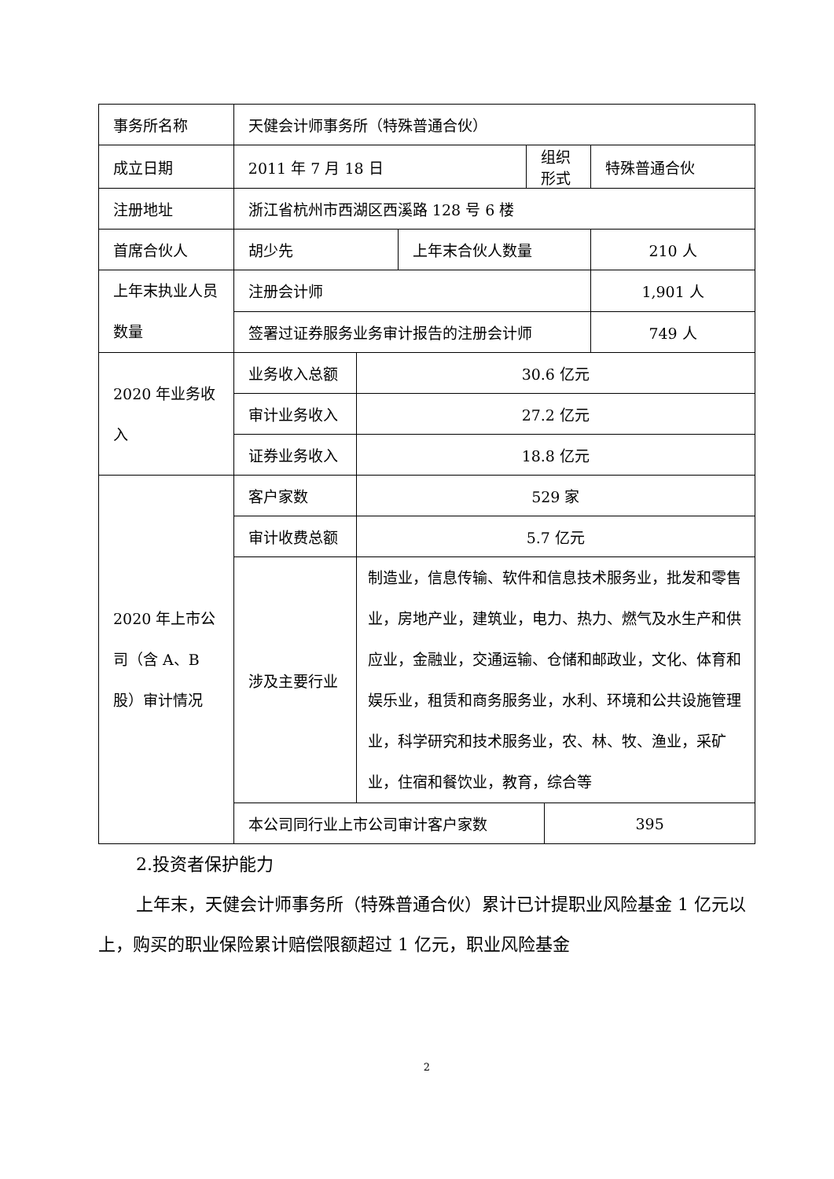| 事务所名称 | 天健会计师事务所（特殊普通合伙） | | | | | |
| 成立日期 | 2011 年 7 月 18 日 | | | 组织形式 | | 特殊普通合伙 |
| 注册地址 | 浙江省杭州市西湖区西溪路 128 号 6 楼 | | | | | |
| 首席合伙人 | 胡少先 | | 上年末合伙人数量 | | | 210 人 |
| 上年末执业人员数量 | 注册会计师 | | | | | 1,901 人 |
| | 签署过证券服务业务审计报告的注册会计师 | | | | | 749 人 |
| 2020 年业务收入 | 业务收入总额 | 30.6 亿元 | | | | |
| | 审计业务收入 | 27.2 亿元 | | | | |
| | 证券业务收入 | 18.8 亿元 | | | | |
| 2020 年上市公司（含 A、B 股）审计情况 | 客户家数 | 529 家 | | | | |
| | 审计收费总额 | 5.7 亿元 | | | | |
| | 涉及主要行业 | 制造业，信息传输、软件和信息技术服务业，批发和零售业，房地产业，建筑业，电力、热力、燃气及水生产和供应业，金融业，交通运输、仓储和邮政业，文化、体育和娱乐业，租赁和商务服务业，水利、环境和公共设施管理业，科学研究和技术服务业，农、林、牧、渔业，采矿业，住宿和餐饮业，教育，综合等 | | | | |
| | 本公司同行业上市公司审计客户家数 | | | | 395 | |
2.投资者保护能力
上年末，天健会计师事务所（特殊普通合伙）累计已计提职业风险基金 1 亿元以上，购买的职业保险累计赔偿限额超过 1 亿元，职业风险基金
2